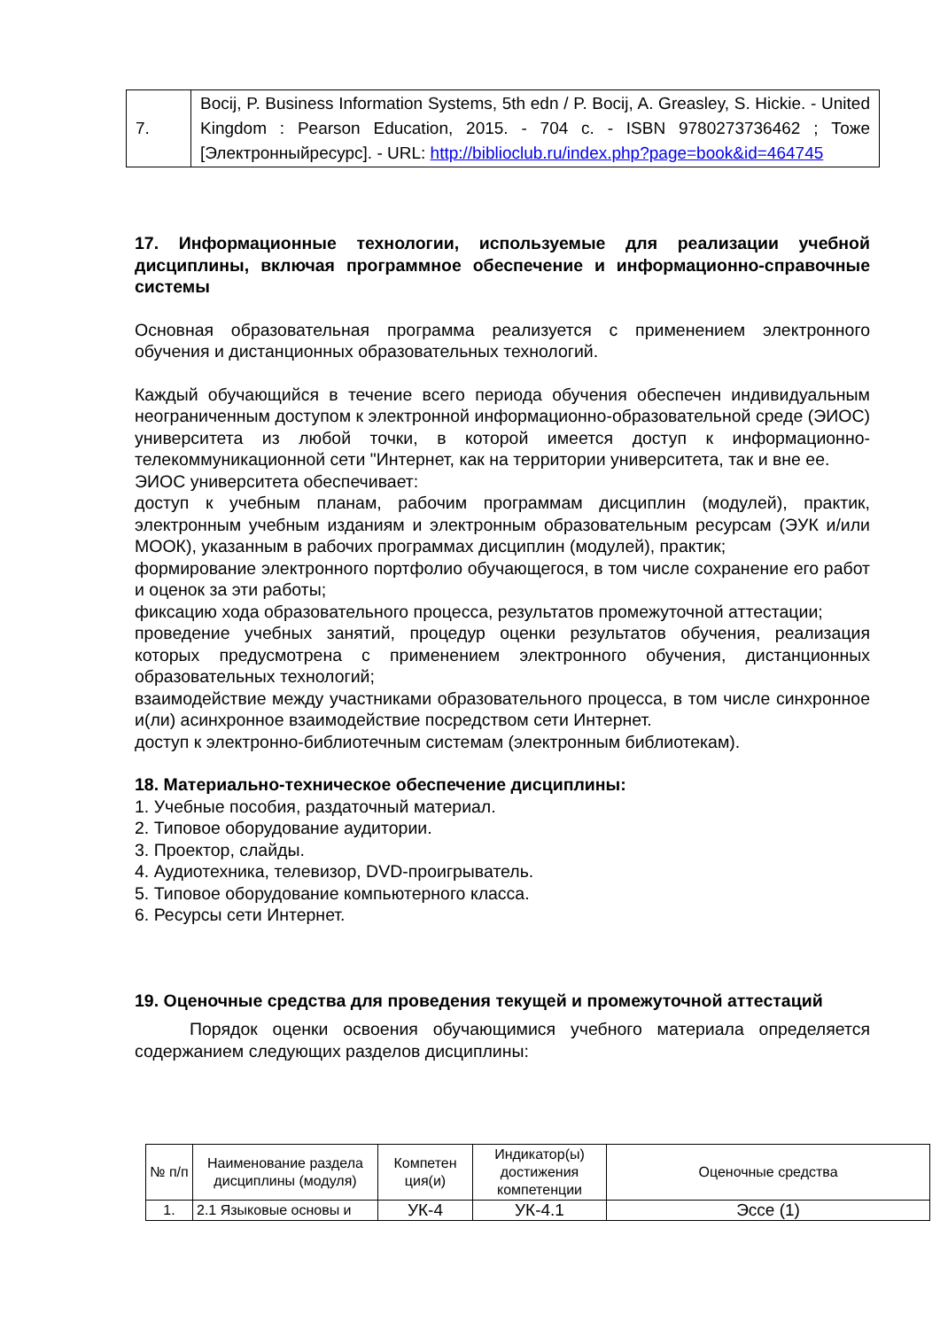| 7. | Bocij, P. Business Information Systems, 5th edn / P. Bocij, A. Greasley, S. Hickie. - United Kingdom : Pearson Education, 2015. - 704 с. - ISBN 9780273736462 ; Тоже [Электронныйресурс]. - URL: http://biblioclub.ru/index.php?page=book&id=464745 |
17. Информационные технологии, используемые для реализации учебной дисциплины, включая программное обеспечение и информационно-справочные системы
Основная образовательная программа реализуется с применением электронного обучения и дистанционных образовательных технологий.
Каждый обучающийся в течение всего периода обучения обеспечен индивидуальным неограниченным доступом к электронной информационно-образовательной среде (ЭИОС) университета из любой точки, в которой имеется доступ к информационно-телекоммуникационной сети "Интернет, как на территории университета, так и вне ее.
ЭИОС университета обеспечивает:
доступ к учебным планам, рабочим программам дисциплин (модулей), практик, электронным учебным изданиям и электронным образовательным ресурсам (ЭУК и/или МООК), указанным в рабочих программах дисциплин (модулей), практик;
формирование электронного портфолио обучающегося, в том числе сохранение его работ и оценок за эти работы;
фиксацию хода образовательного процесса, результатов промежуточной аттестации;
проведение учебных занятий, процедур оценки результатов обучения, реализация которых предусмотрена с применением электронного обучения, дистанционных образовательных технологий;
взаимодействие между участниками образовательного процесса, в том числе синхронное и(ли) асинхронное взаимодействие посредством сети Интернет.
доступ к электронно-библиотечным системам (электронным библиотекам).
18. Материально-техническое обеспечение дисциплины:
1. Учебные пособия, раздаточный материал.
2. Типовое оборудование аудитории.
3. Проектор, слайды.
4. Аудиотехника, телевизор, DVD-проигрыватель.
5. Типовое оборудование компьютерного класса.
6. Ресурсы сети Интернет.
19. Оценочные средства для проведения текущей и промежуточной аттестаций
Порядок оценки освоения обучающимися учебного материала определяется содержанием следующих разделов дисциплины:
| № п/п | Наименование раздела дисциплины (модуля) | Компетен ция(и) | Индикатор(ы) достижения компетенции | Оценочные средства |
| --- | --- | --- | --- | --- |
| 1. | 2.1 Языковые основы и | УК-4 | УК-4.1 | Эссе (1) |